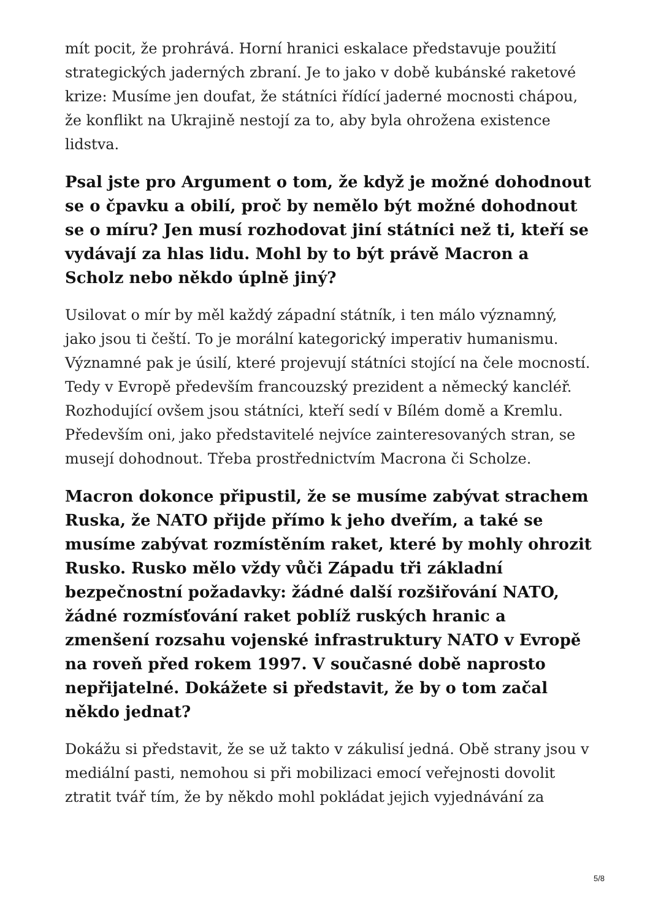mít pocit, že prohrává. Horní hranici eskalace představuje použití strategických jaderných zbraní. Je to jako v době kubánské raketové krize: Musíme jen doufat, že státníci řídící jaderné mocnosti chápou, že konflikt na Ukrajině nestojí za to, aby byla ohrožena existence lidstva.
Psal jste pro Argument o tom, že když je možné dohodnout se o čpavku a obilí, proč by nemělo být možné dohodnout se o míru? Jen musí rozhodovat jiní státníci než ti, kteří se vydávají za hlas lidu. Mohl by to být právě Macron a Scholz nebo někdo úplně jiný?
Usilovat o mír by měl každý západní státník, i ten málo významný, jako jsou ti čeští. To je morální kategorický imperativ humanismu. Významné pak je úsilí, které projevují státníci stojící na čele mocností. Tedy v Evropě především francouzský prezident a německý kancléř. Rozhodující ovšem jsou státníci, kteří sedí v Bílém domě a Kremlu. Především oni, jako představitelé nejvíce zainteresovaných stran, se musejí dohodnout. Třeba prostřednictvím Macrona či Scholze.
Macron dokonce připustil, že se musíme zabývat strachem Ruska, že NATO přijde přímo k jeho dveřím, a také se musíme zabývat rozmístěním raket, které by mohly ohrozit Rusko. Rusko mělo vždy vůči Západu tři základní bezpečnostní požadavky: žádné další rozšiřování NATO, žádné rozmísťování raket poblíž ruských hranic a zmenšení rozsahu vojenské infrastruktury NATO v Evropě na roveň před rokem 1997. V současné době naprosto nepřijatelné. Dokážete si představit, že by o tom začal někdo jednat?
Dokážu si představit, že se už takto v zákulisí jedná. Obě strany jsou v mediální pasti, nemohou si při mobilizaci emocí veřejnosti dovolit ztratit tvář tím, že by někdo mohl pokládat jejich vyjednávání za
5/8